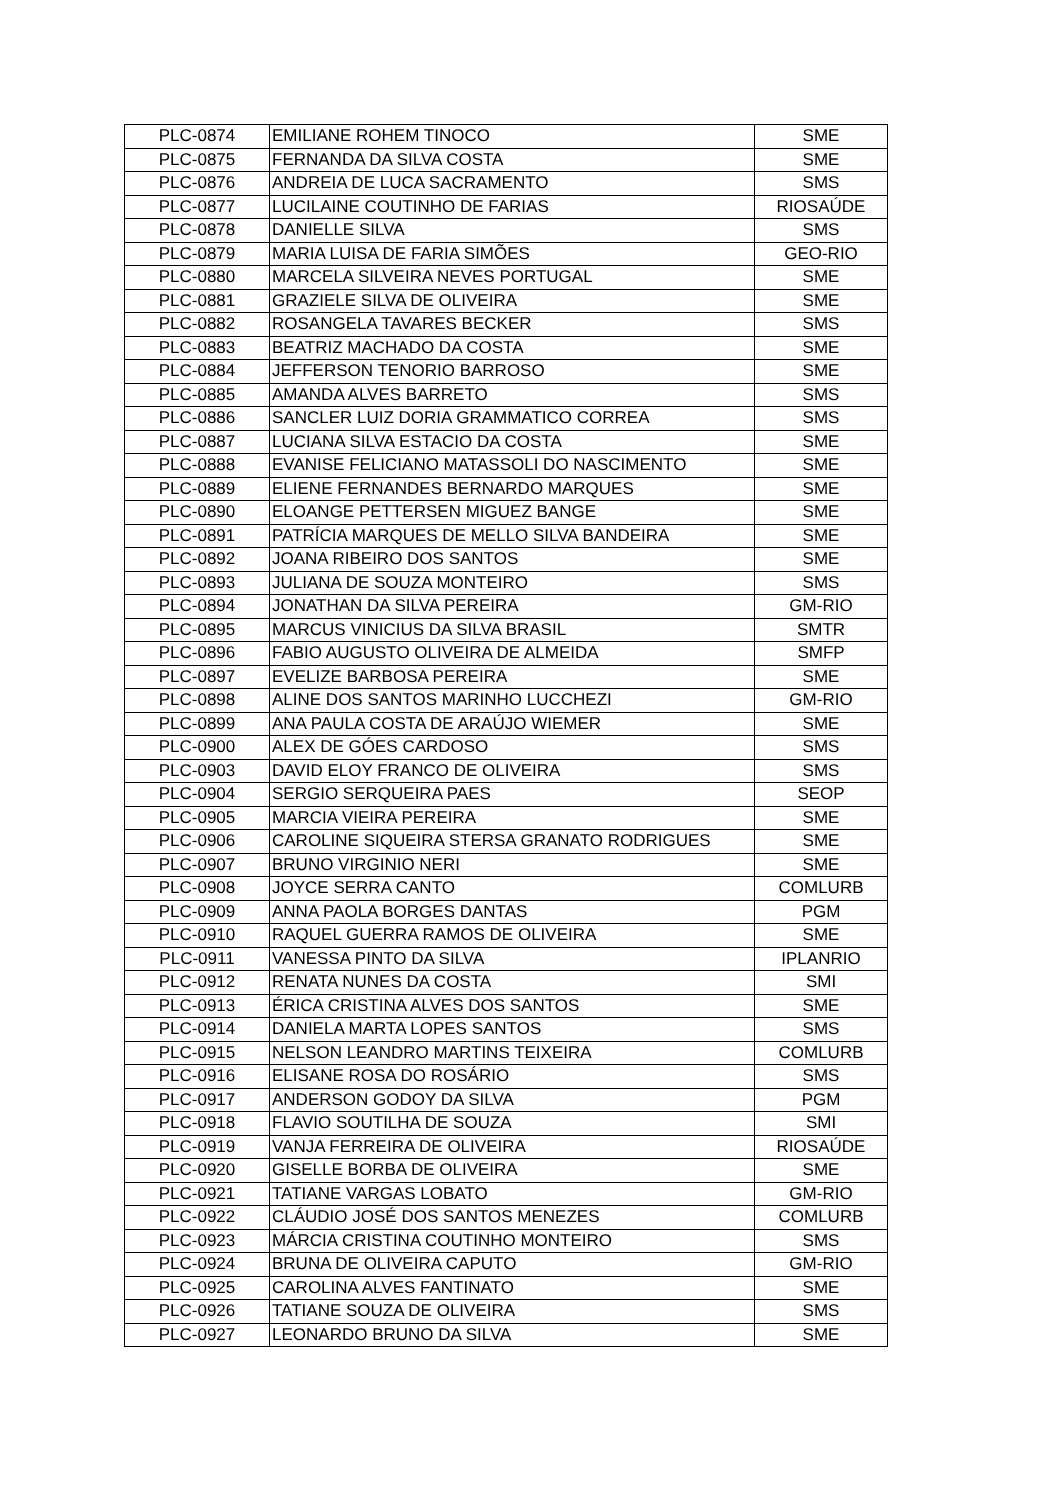| PLC-0874 | EMILIANE ROHEM TINOCO | SME |
| PLC-0875 | FERNANDA DA SILVA COSTA | SME |
| PLC-0876 | ANDREIA DE LUCA SACRAMENTO | SMS |
| PLC-0877 | LUCILAINE COUTINHO DE FARIAS | RIOSAÚDE |
| PLC-0878 | DANIELLE SILVA | SMS |
| PLC-0879 | MARIA LUISA DE FARIA SIMÕES | GEO-RIO |
| PLC-0880 | MARCELA SILVEIRA NEVES PORTUGAL | SME |
| PLC-0881 | GRAZIELE SILVA DE OLIVEIRA | SME |
| PLC-0882 | ROSANGELA TAVARES BECKER | SMS |
| PLC-0883 | BEATRIZ MACHADO DA COSTA | SME |
| PLC-0884 | JEFFERSON TENORIO BARROSO | SME |
| PLC-0885 | AMANDA ALVES BARRETO | SMS |
| PLC-0886 | SANCLER LUIZ DORIA GRAMMATICO CORREA | SMS |
| PLC-0887 | LUCIANA SILVA ESTACIO DA COSTA | SME |
| PLC-0888 | EVANISE FELICIANO MATASSOLI DO NASCIMENTO | SME |
| PLC-0889 | ELIENE FERNANDES BERNARDO MARQUES | SME |
| PLC-0890 | ELOANGE PETTERSEN MIGUEZ BANGE | SME |
| PLC-0891 | PATRÍCIA MARQUES DE MELLO SILVA BANDEIRA | SME |
| PLC-0892 | JOANA RIBEIRO DOS SANTOS | SME |
| PLC-0893 | JULIANA DE SOUZA MONTEIRO | SMS |
| PLC-0894 | JONATHAN DA SILVA PEREIRA | GM-RIO |
| PLC-0895 | MARCUS VINICIUS DA SILVA BRASIL | SMTR |
| PLC-0896 | FABIO AUGUSTO OLIVEIRA DE ALMEIDA | SMFP |
| PLC-0897 | EVELIZE BARBOSA PEREIRA | SME |
| PLC-0898 | ALINE DOS SANTOS MARINHO LUCCHEZI | GM-RIO |
| PLC-0899 | ANA PAULA COSTA DE ARAÚJO WIEMER | SME |
| PLC-0900 | ALEX DE GÓES CARDOSO | SMS |
| PLC-0903 | DAVID ELOY FRANCO DE OLIVEIRA | SMS |
| PLC-0904 | SERGIO SERQUEIRA PAES | SEOP |
| PLC-0905 | MARCIA VIEIRA PEREIRA | SME |
| PLC-0906 | CAROLINE SIQUEIRA STERSA GRANATO RODRIGUES | SME |
| PLC-0907 | BRUNO VIRGINIO NERI | SME |
| PLC-0908 | JOYCE SERRA CANTO | COMLURB |
| PLC-0909 | ANNA PAOLA BORGES DANTAS | PGM |
| PLC-0910 | RAQUEL GUERRA RAMOS DE OLIVEIRA | SME |
| PLC-0911 | VANESSA PINTO DA SILVA | IPLANRIO |
| PLC-0912 | RENATA NUNES DA COSTA | SMI |
| PLC-0913 | ÉRICA CRISTINA ALVES DOS SANTOS | SME |
| PLC-0914 | DANIELA MARTA LOPES SANTOS | SMS |
| PLC-0915 | NELSON LEANDRO MARTINS TEIXEIRA | COMLURB |
| PLC-0916 | ELISANE ROSA DO ROSÁRIO | SMS |
| PLC-0917 | ANDERSON GODOY DA SILVA | PGM |
| PLC-0918 | FLAVIO SOUTILHA DE SOUZA | SMI |
| PLC-0919 | VANJA FERREIRA DE OLIVEIRA | RIOSAÚDE |
| PLC-0920 | GISELLE BORBA DE OLIVEIRA | SME |
| PLC-0921 | TATIANE VARGAS LOBATO | GM-RIO |
| PLC-0922 | CLÁUDIO JOSÉ DOS SANTOS MENEZES | COMLURB |
| PLC-0923 | MÁRCIA CRISTINA COUTINHO MONTEIRO | SMS |
| PLC-0924 | BRUNA DE OLIVEIRA CAPUTO | GM-RIO |
| PLC-0925 | CAROLINA ALVES FANTINATO | SME |
| PLC-0926 | TATIANE SOUZA DE OLIVEIRA | SMS |
| PLC-0927 | LEONARDO BRUNO DA SILVA | SME |